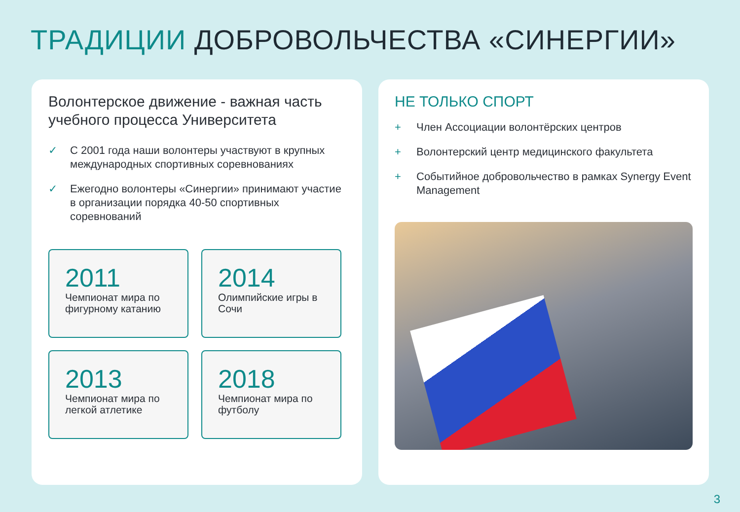ТРАДИЦИИ ДОБРОВОЛЬЧЕСТВА «СИНЕРГИИ»
Волонтерское движение - важная часть учебного процесса Университета
✓ С 2001 года наши волонтеры участвуют в крупных международных спортивных соревнованиях
✓ Ежегодно волонтеры «Синергии» принимают участие в организации порядка 40-50 спортивных соревнований
2011
Чемпионат мира по фигурному катанию
2014
Олимпийские игры в Сочи
2013
Чемпионат мира по легкой атлетике
2018
Чемпионат мира по футболу
НЕ ТОЛЬКО СПОРТ
+ Член Ассоциации волонтёрских центров
+ Волонтерский центр медицинского факультета
+ Событийное добровольчество в рамках Synergy Event Management
3